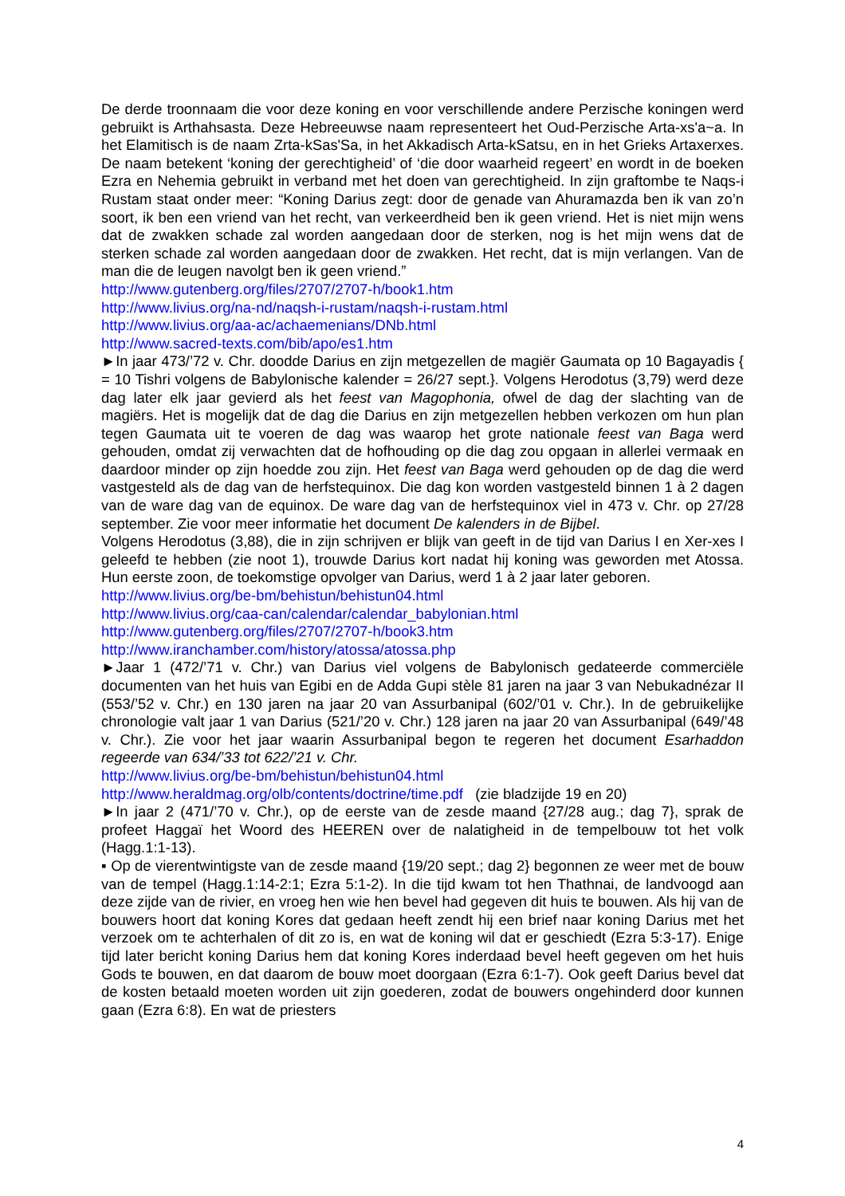De derde troonnaam die voor deze koning en voor verschillende andere Perzische koningen werd gebruikt is Arthahsasta. Deze Hebreeuwse naam representeert het Oud-Perzische Arta-xs'a~a. In het Elamitisch is de naam Zrta-kSas'Sa, in het Akkadisch Arta-kSatsu, en in het Grieks Artaxerxes. De naam betekent ‘koning der gerechtigheid’ of ‘die door waarheid regeert’ en wordt in de boeken Ezra en Nehemia gebruikt in verband met het doen van gerechtigheid. In zijn graftombe te Naqs-i Rustam staat onder meer: “Koning Darius zegt: door de genade van Ahuramazda ben ik van zo’n soort, ik ben een vriend van het recht, van verkeerdheid ben ik geen vriend. Het is niet mijn wens dat de zwakken schade zal worden aangedaan door de sterken, nog is het mijn wens dat de sterken schade zal worden aangedaan door de zwakken. Het recht, dat is mijn verlangen. Van de man die de leugen navolgt ben ik geen vriend.”
http://www.gutenberg.org/files/2707/2707-h/book1.htm
http://www.livius.org/na-nd/naqsh-i-rustam/naqsh-i-rustam.html
http://www.livius.org/aa-ac/achaemenians/DNb.html
http://www.sacred-texts.com/bib/apo/es1.htm
►In jaar 473/’72 v. Chr. doodde Darius en zijn metgezellen de magiër Gaumata op 10 Bagayadis { = 10 Tishri volgens de Babylonische kalender = 26/27 sept.}. Volgens Herodotus (3,79) werd deze dag later elk jaar gevierd als het feest van Magophonia, ofwel de dag der slachting van de magiërs. Het is mogelijk dat de dag die Darius en zijn metgezellen hebben verkozen om hun plan tegen Gaumata uit te voeren de dag was waarop het grote nationale feest van Baga werd gehouden, omdat zij verwachten dat de hofhouding op die dag zou opgaan in allerlei vermaak en daardoor minder op zijn hoedde zou zijn. Het feest van Baga werd gehouden op de dag die werd vastgesteld als de dag van de herfstequinox. Die dag kon worden vastgesteld binnen 1 à 2 dagen van de ware dag van de equinox. De ware dag van de herfstequinox viel in 473 v. Chr. op 27/28 september. Zie voor meer informatie het document De kalenders in de Bijbel.
Volgens Herodotus (3,88), die in zijn schrijven er blijk van geeft in de tijd van Darius I en Xer-xes I geleefd te hebben (zie noot 1), trouwde Darius kort nadat hij koning was geworden met Atossa. Hun eerste zoon, de toekomstige opvolger van Darius, werd 1 à 2 jaar later geboren.
http://www.livius.org/be-bm/behistun/behistun04.html
http://www.livius.org/caa-can/calendar/calendar_babylonian.html
http://www.gutenberg.org/files/2707/2707-h/book3.htm
http://www.iranchamber.com/history/atossa/atossa.php
►Jaar 1 (472/’71 v. Chr.) van Darius viel volgens de Babylonisch gedateerde commerciële documenten van het huis van Egibi en de Adda Gupi stèle 81 jaren na jaar 3 van Nebukadnézar II (553/’52 v. Chr.) en 130 jaren na jaar 20 van Assurbanipal (602/’01 v. Chr.). In de gebruikelijke chronologie valt jaar 1 van Darius (521/’20 v. Chr.) 128 jaren na jaar 20 van Assurbanipal (649/’48 v. Chr.). Zie voor het jaar waarin Assurbanipal begon te regeren het document Esarhaddon regeerde van 634/’33 tot 622/’21 v. Chr.
http://www.livius.org/be-bm/behistun/behistun04.html
http://www.heraldmag.org/olb/contents/doctrine/time.pdf (zie bladzijde 19 en 20)
►In jaar 2 (471/’70 v. Chr.), op de eerste van de zesde maand {27/28 aug.; dag 7}, sprak de profeet Haggaï het Woord des HEEREN over de nalatigheid in de tempelbouw tot het volk (Hagg.1:1-13).
▪ Op de vierentwintigste van de zesde maand {19/20 sept.; dag 2} begonnen ze weer met de bouw van de tempel (Hagg.1:14-2:1; Ezra 5:1-2). In die tijd kwam tot hen Thathnai, de landvoogd aan deze zijde van de rivier, en vroeg hen wie hen bevel had gegeven dit huis te bouwen. Als hij van de bouwers hoort dat koning Kores dat gedaan heeft zendt hij een brief naar koning Darius met het verzoek om te achterhalen of dit zo is, en wat de koning wil dat er geschiedt (Ezra 5:3-17). Enige tijd later bericht koning Darius hem dat koning Kores inderdaad bevel heeft gegeven om het huis Gods te bouwen, en dat daarom de bouw moet doorgaan (Ezra 6:1-7). Ook geeft Darius bevel dat de kosten betaald moeten worden uit zijn goederen, zodat de bouwers ongehinderd door kunnen gaan (Ezra 6:8). En wat de priesters
4